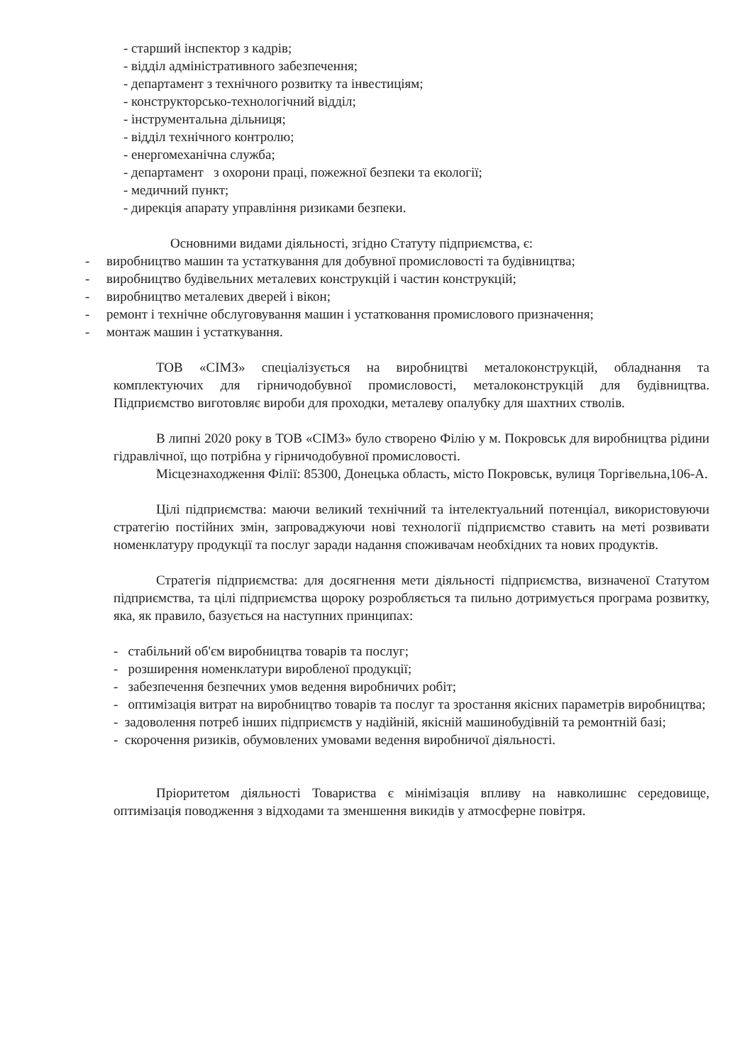- старший інспектор з кадрів;
- відділ адміністративного забезпечення;
- департамент з технічного розвитку та інвестиціям;
- конструкторсько-технологічний відділ;
- інструментальна дільниця;
- відділ технічного контролю;
- енергомеханічна служба;
- департамент з охорони праці, пожежної безпеки та екології;
- медичний пункт;
- дирекція апарату управління ризиками безпеки.
Основними видами діяльності, згідно Статуту підприємства, є:
- виробництво машин та устаткування для добувної промисловості та будівництва;
- виробництво будівельних металевих конструкцій і частин конструкцій;
- виробництво металевих дверей і вікон;
- ремонт і технічне обслуговування машин і устатковання промислового призначення;
- монтаж машин і устаткування.
ТОВ «СІМЗ» спеціалізується на виробництві металоконструкцій, обладнання та комплектуючих для гірничодобувної промисловості, металоконструкцій для будівництва. Підприємство виготовляє вироби для проходки, металеву опалубку для шахтних стволів.
В липні 2020 року в ТОВ «СІМЗ» було створено Філію у м. Покровськ для виробництва рідини гідравлічної, що потрібна у гірничодобувної промисловості.
Місцезнаходження Філії: 85300, Донецька область, місто Покровськ, вулиця Торгівельна,106-А.
Цілі підприємства: маючи великий технічний та інтелектуальний потенціал, використовуючи стратегію постійних змін, запроваджуючи нові технології підприємство ставить на меті розвивати номенклатуру продукції та послуг заради надання споживачам необхідних та нових продуктів.
Стратегія підприємства: для досягнення мети діяльності підприємства, визначеної Статутом підприємства, та цілі підприємства щороку розробляється та пильно дотримується програма розвитку, яка, як правило, базується на наступних принципах:
- стабільний об'єм виробництва товарів та послуг;
- розширення номенклатури виробленої продукції;
- забезпечення безпечних умов ведення виробничих робіт;
- оптимізація витрат на виробництво товарів та послуг та зростання якісних параметрів виробництва;
- задоволення потреб інших підприємств у надійній, якісній машинобудівній та ремонтній базі;
- скорочення ризиків, обумовлених умовами ведення виробничої діяльності.
Пріоритетом діяльності Товариства є мінімізація впливу на навколишнє середовище, оптимізація поводження з відходами та зменшення викидів у атмосферне повітря.